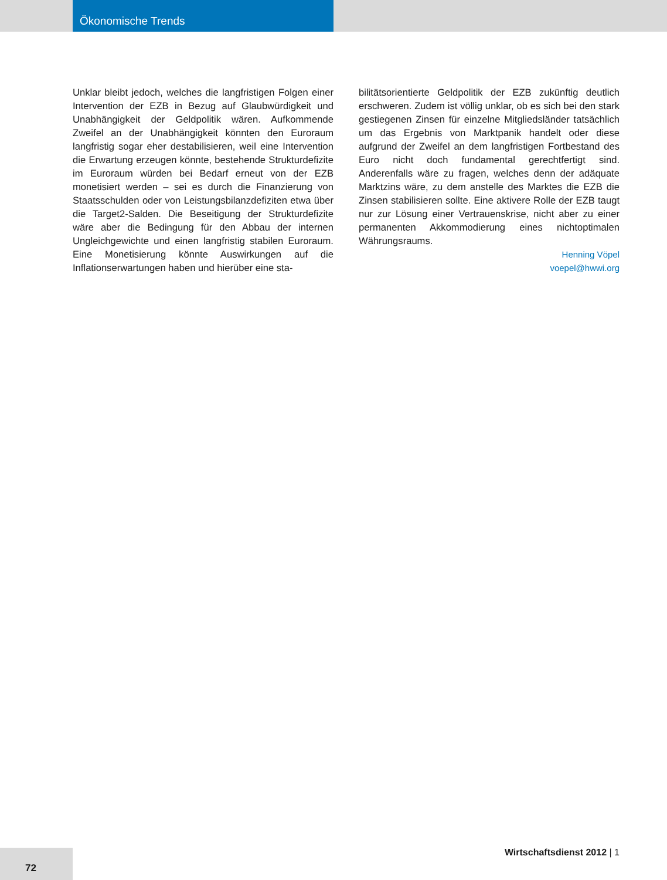Ökonomische Trends
Unklar bleibt jedoch, welches die langfristigen Folgen einer Intervention der EZB in Bezug auf Glaubwürdigkeit und Unabhängigkeit der Geldpolitik wären. Aufkommende Zweifel an der Unabhängigkeit könnten den Euroraum langfristig sogar eher destabilisieren, weil eine Intervention die Erwartung erzeugen könnte, bestehende Strukturdefizite im Euroraum würden bei Bedarf erneut von der EZB monetisiert werden – sei es durch die Finanzierung von Staatsschulden oder von Leistungsbilanzdefiziten etwa über die Target2-Salden. Die Beseitigung der Strukturdefizite wäre aber die Bedingung für den Abbau der internen Ungleichgewichte und einen langfristig stabilen Euroraum. Eine Monetisierung könnte Auswirkungen auf die Inflationserwartungen haben und hierüber eine sta-
bilitätsorientierte Geldpolitik der EZB zukünftig deutlich erschweren. Zudem ist völlig unklar, ob es sich bei den stark gestiegenen Zinsen für einzelne Mitgliedsländer tatsächlich um das Ergebnis von Marktpanik handelt oder diese aufgrund der Zweifel an dem langfristigen Fortbestand des Euro nicht doch fundamental gerechtfertigt sind. Anderenfalls wäre zu fragen, welches denn der adäquate Marktzins wäre, zu dem anstelle des Marktes die EZB die Zinsen stabilisieren sollte. Eine aktivere Rolle der EZB taugt nur zur Lösung einer Vertrauenskrise, nicht aber zu einer permanenten Akkommodierung eines nichtoptimalen Währungsraums.
Henning Vöpel
voepel@hwwi.org
72 Wirtschaftsdienst 2012 | 1